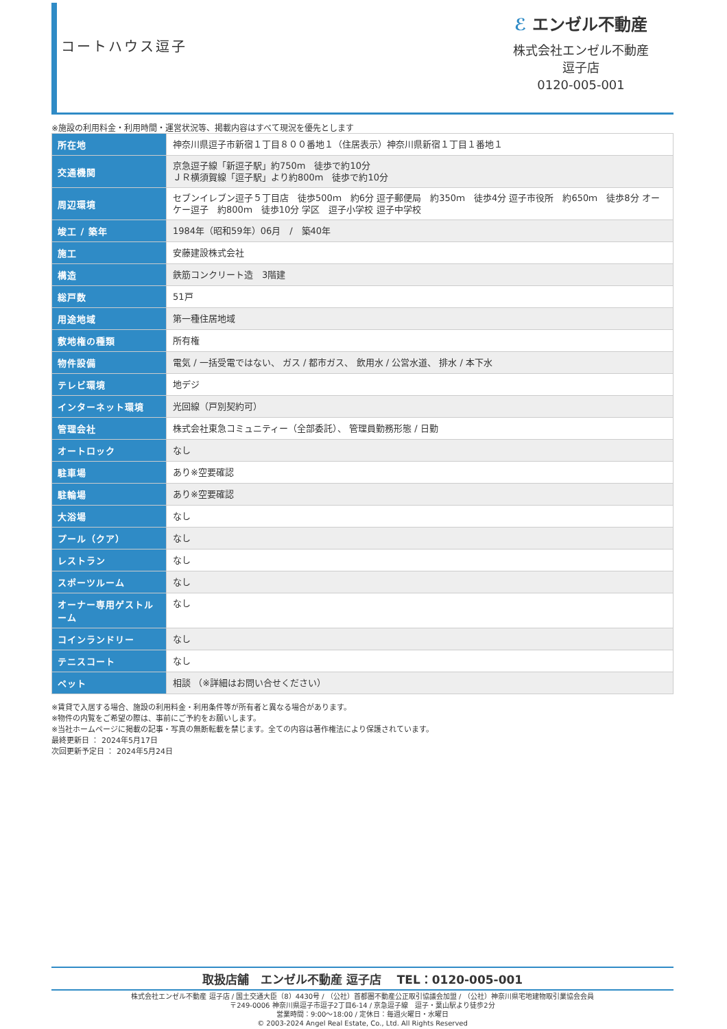コートハウス逗子
ℰ エンゼル不動産
株式会社エンゼル不動産
逗子店
0120-005-001
※施設の利用料金・利用時間・運営状況等、掲載内容はすべて現況を優先とします
| 所在地 | 神奈川県逗子市新宿１丁目８００番地１（住居表示）神奈川県新宿１丁目１番地１ |
| 交通機関 | 京急逗子線「新逗子駅」約750m 徒歩で約10分 ＪＲ横須賀線「逗子駅」より約800m 徒歩で約10分 |
| 周辺環境 | セブンイレブン逗子５丁目店 徒歩500ｍ 約6分 逗子郵便局 約350ｍ 徒歩4分 逗子市役所 約650ｍ 徒歩8分 オーケー逗子 約800ｍ 徒歩10分 学区 逗子小学校 逗子中学校 |
| 竣工 / 築年 | 1984年（昭和59年）06月 / 築40年 |
| 施工 | 安藤建設株式会社 |
| 構造 | 鉄筋コンクリート造 3階建 |
| 総戸数 | 51戸 |
| 用途地域 | 第一種住居地域 |
| 敷地権の種類 | 所有権 |
| 物件設備 | 電気 / 一括受電ではない、 ガス / 都市ガス、 飲用水 / 公営水道、 排水 / 本下水 |
| テレビ環境 | 地デジ |
| インターネット環境 | 光回線（戸別契約可） |
| 管理会社 | 株式会社東急コミュニティー（全部委託）、 管理員勤務形態 / 日勤 |
| オートロック | なし |
| 駐車場 | あり※空要確認 |
| 駐輪場 | あり※空要確認 |
| 大浴場 | なし |
| プール（クア） | なし |
| レストラン | なし |
| スポーツルーム | なし |
| オーナー専用ゲストルーム | なし |
| コインランドリー | なし |
| テニスコート | なし |
| ペット | 相談 （※詳細はお問い合せください） |
※賃貸で入居する場合、施設の利用料金・利用条件等が所有者と異なる場合があります。
※物件の内覧をご希望の際は、事前にご予約をお願いします。
※当社ホームページに掲載の記事・写真の無断転載を禁じます。全ての内容は著作権法により保護されています。
最終更新日 ： 2024年5月17日
次回更新予定日 ： 2024年5月24日
取扱店舗　エンゼル不動産 逗子店　 TEL：0120-005-001
株式会社エンゼル不動産 逗子店 / 国土交通大臣（8）4430号 / （公社）首都圏不動産公正取引協議会加盟 / （公社）神奈川県宅地建物取引業協会会員
〒249-0006 神奈川県逗子市逗子2丁目6-14 / 京急逗子線　逗子・葉山駅より徒歩2分
営業時間：9:00～18:00 / 定休日：毎週火曜日・水曜日
© 2003-2024 Angel Real Estate, Co., Ltd. All Rights Reserved